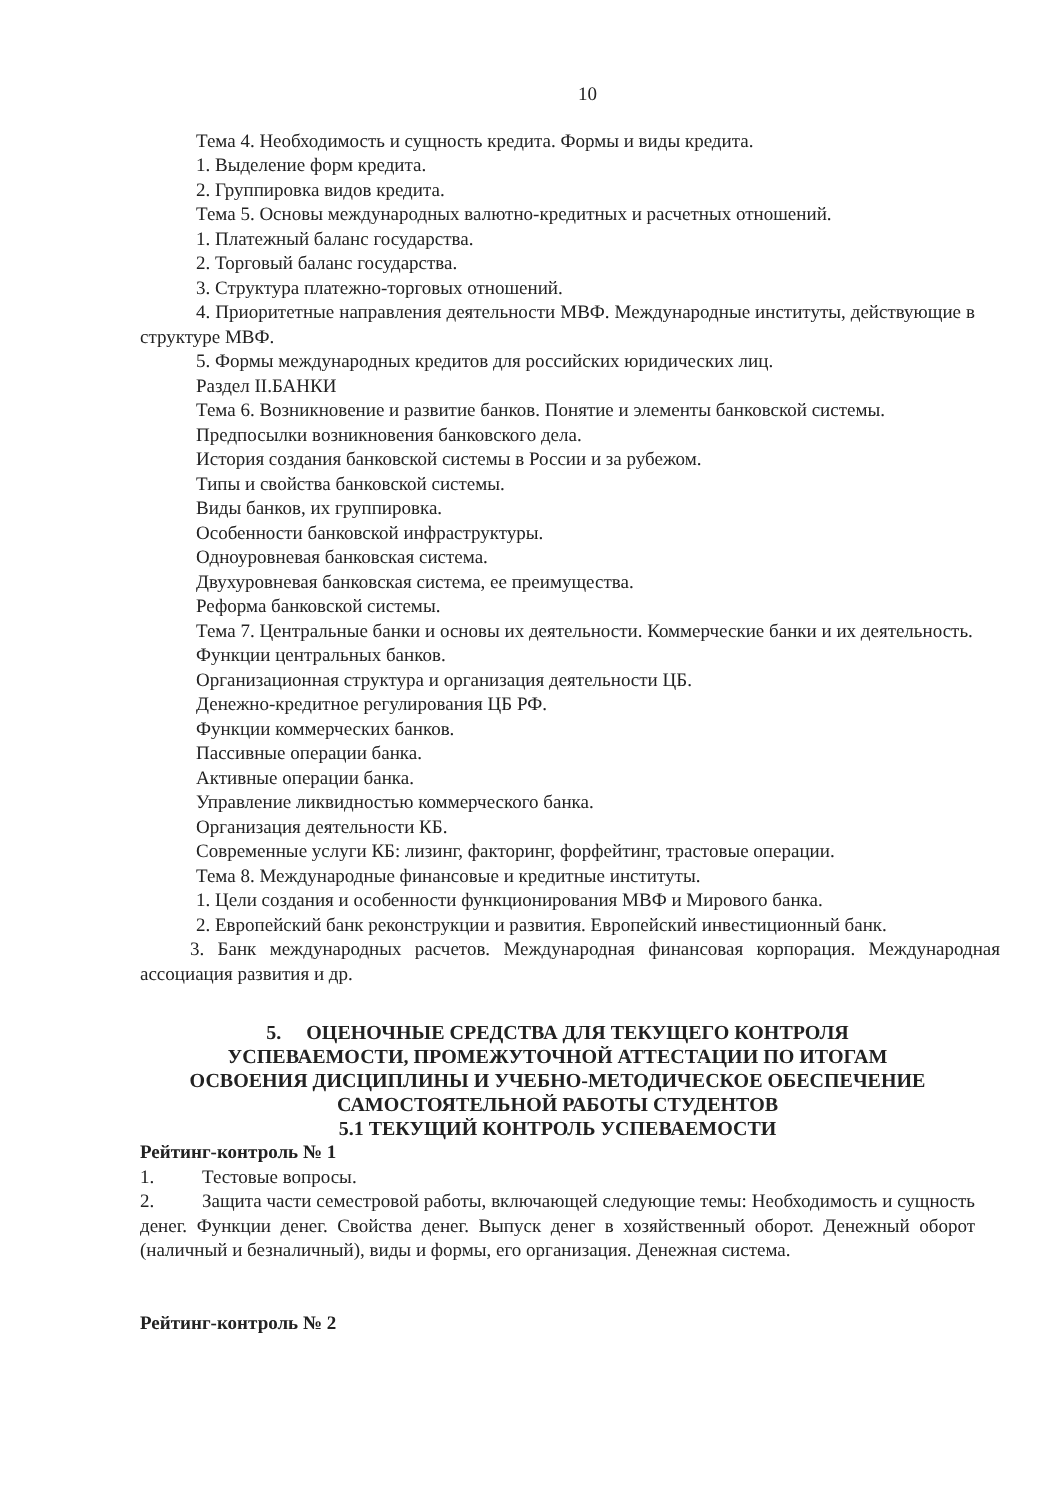10
Тема 4. Необходимость и сущность кредита. Формы и виды кредита.
1. Выделение форм кредита.
2. Группировка видов кредита.
Тема 5. Основы международных валютно-кредитных и расчетных отношений.
1. Платежный баланс государства.
2. Торговый баланс государства.
3. Структура платежно-торговых отношений.
4. Приоритетные направления деятельности МВФ. Международные институты, действующие в структуре МВФ.
5. Формы международных кредитов для российских юридических лиц.
Раздел II.БАНКИ
Тема 6. Возникновение и развитие банков. Понятие и элементы банковской системы.
Предпосылки возникновения банковского дела.
История создания банковской системы в России и за рубежом.
Типы и свойства банковской системы.
Виды банков, их группировка.
Особенности банковской инфраструктуры.
Одноуровневая банковская система.
Двухуровневая банковская система, ее преимущества.
Реформа банковской системы.
Тема 7. Центральные банки и основы их деятельности. Коммерческие банки и их деятельность.
Функции центральных банков.
Организационная структура и организация деятельности ЦБ.
Денежно-кредитное регулирования ЦБ РФ.
Функции коммерческих банков.
Пассивные операции банка.
Активные операции банка.
Управление ликвидностью коммерческого банка.
Организация деятельности КБ.
Современные услуги КБ: лизинг, факторинг, форфейтинг, трастовые операции.
Тема 8. Международные финансовые и кредитные институты.
1. Цели создания и особенности функционирования МВФ и Мирового банка.
2. Европейский банк реконструкции и развития. Европейский инвестиционный банк.
3. Банк международных расчетов. Международная финансовая корпорация. Международная ассоциация развития и др.
5. ОЦЕНОЧНЫЕ СРЕДСТВА ДЛЯ ТЕКУЩЕГО КОНТРОЛЯ
УСПЕВАЕМОСТИ, ПРОМЕЖУТОЧНОЙ АТТЕСТАЦИИ ПО ИТОГАМ
ОСВОЕНИЯ ДИСЦИПЛИНЫ И УЧЕБНО-МЕТОДИЧЕСКОЕ ОБЕСПЕЧЕНИЕ
САМОСТОЯТЕЛЬНОЙ РАБОТЫ СТУДЕНТОВ
5.1 ТЕКУЩИЙ КОНТРОЛЬ УСПЕВАЕМОСТИ
Рейтинг-контроль № 1
1. Тестовые вопросы.
2. Защита части семестровой работы, включающей следующие темы: Необходимость и сущность денег. Функции денег. Свойства денег. Выпуск денег в хозяйственный оборот. Денежный оборот (наличный и безналичный), виды и формы, его организация. Денежная система.
Рейтинг-контроль № 2